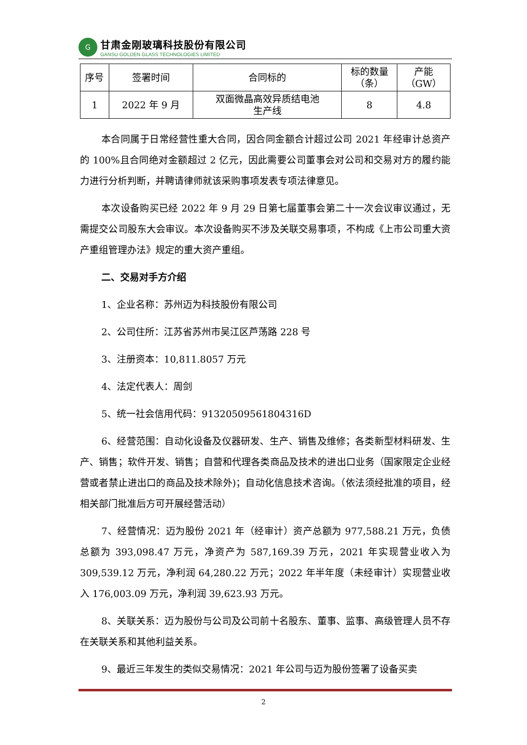G
甘肃金刚玻璃科技股份有限公司
GANSU GOLDEN GLASS TECHNOLOGIES LIMITED
| 序号 | 签署时间 | 合同标的 | 标的数量 （条） | 产能 （GW） |
| --- | --- | --- | --- | --- |
| 1 | 2022 年 9 月 | 双面微晶高效异质结电池 生产线 | 8 | 4.8 |
本合同属于日常经营性重大合同，因合同金额合计超过公司 2021 年经审计总资产的 100%且合同绝对金额超过 2 亿元，因此需要公司董事会对公司和交易对方的履约能力进行分析判断，并聘请律师就该采购事项发表专项法律意见。
本次设备购买已经 2022 年 9 月 29 日第七届董事会第二十一次会议审议通过，无需提交公司股东大会审议。本次设备购买不涉及关联交易事项，不构成《上市公司重大资产重组管理办法》规定的重大资产重组。
二、交易对手方介绍
1、企业名称：苏州迈为科技股份有限公司
2、公司住所：江苏省苏州市吴江区芦荡路 228 号
3、注册资本：10,811.8057 万元
4、法定代表人：周剑
5、统一社会信用代码：91320509561804316D
6、经营范围：自动化设备及仪器研发、生产、销售及维修；各类新型材料研发、生产、销售；软件开发、销售；自营和代理各类商品及技术的进出口业务（国家限定企业经营或者禁止进出口的商品及技术除外)；自动化信息技术咨询。（依法须经批准的项目，经相关部门批准后方可开展经营活动）
7、经营情况：迈为股份 2021 年（经审计）资产总额为 977,588.21 万元，负债总额为 393,098.47 万元，净资产为 587,169.39 万元，2021 年实现营业收入为 309,539.12 万元，净利润 64,280.22 万元；2022 年半年度（未经审计）实现营业收入 176,003.09 万元，净利润 39,623.93 万元。
8、关联关系：迈为股份与公司及公司前十名股东、董事、监事、高级管理人员不存在关联关系和其他利益关系。
9、最近三年发生的类似交易情况：2021 年公司与迈为股份签署了设备买卖
2